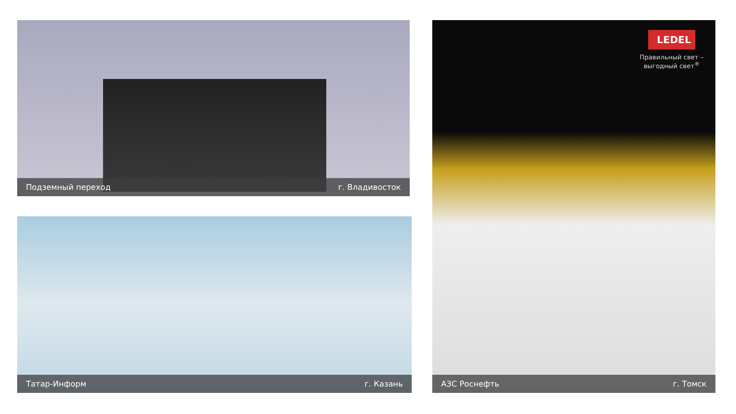Подземный переход г. Владивосток
Татар-Информ г. Казань
LEDEL
Правильный свет –
выгодный свет<sup>®</sup>
АЗС Роснефть г. Томск